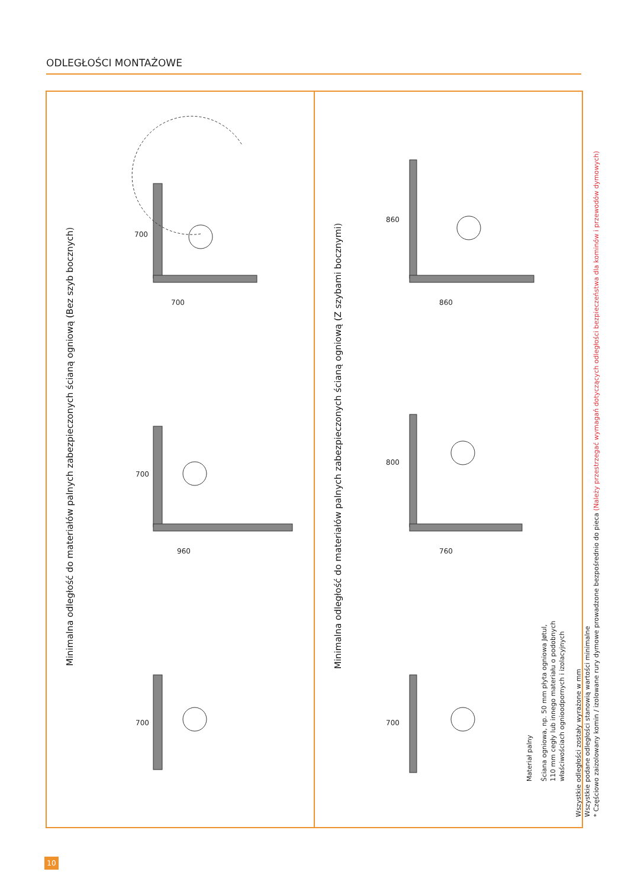ODLEGŁOŚCI MONTAŻOWE
Minimalna odległość do materiałów palnych zabezpieczonych ścianą ogniową (Bez szyb bocznych)
700
700
700
960
700
Minimalna odległość do materiałów palnych zabezpieczonych ścianą ogniową (Z szybami bocznymi)
860
860
800
760
700
Materiał palny
Ściana ogniowa, np. 50 mm płyta ogniowa Jøtul,
110 mm cegły lub innego materiału o podobnych
właściwościach ognioodpornych i izolacyjnych
Wszystkie odległości zostały wyrażone w mm
Wszystkie podane odległości stanowią wartości minimalne
* Częściowo zaizolowany komin / izolowane rury dymowe prowadzone bezpośrednio do pieca (Należy przestrzegać wymagań dotyczących odległości bezpieczeństwa dla kominów i przewodów dymowych)
10